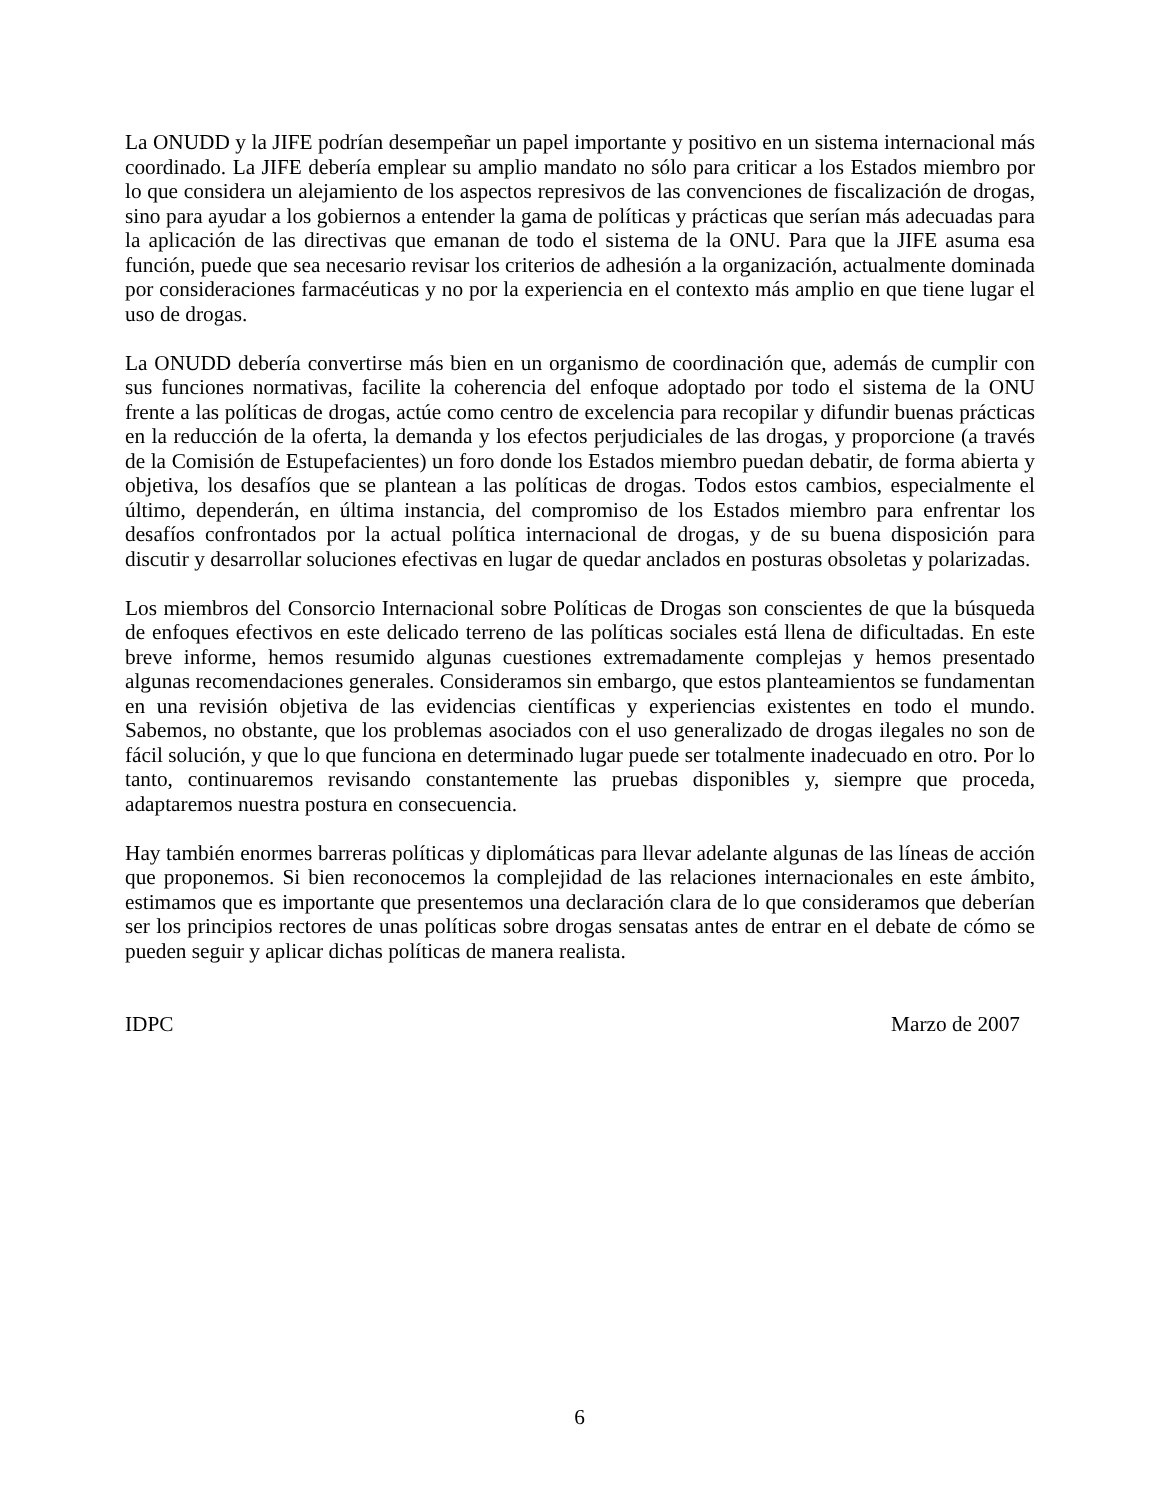La ONUDD y la JIFE podrían desempeñar un papel importante y positivo en un sistema internacional más coordinado. La JIFE debería emplear su amplio mandato no sólo para criticar a los Estados miembro por lo que considera un alejamiento de los aspectos represivos de las convenciones de fiscalización de drogas, sino para ayudar a los gobiernos a entender la gama de políticas y prácticas que serían más adecuadas para la aplicación de las directivas que emanan de todo el sistema de la ONU. Para que la JIFE asuma esa función, puede que sea necesario revisar los criterios de adhesión a la organización, actualmente dominada por consideraciones farmacéuticas y no por la experiencia en el contexto más amplio en que tiene lugar el uso de drogas.
La ONUDD debería convertirse más bien en un organismo de coordinación que, además de cumplir con sus funciones normativas, facilite la coherencia del enfoque adoptado por todo el sistema de la ONU frente a las políticas de drogas, actúe como centro de excelencia para recopilar y difundir buenas prácticas en la reducción de la oferta, la demanda y los efectos perjudiciales de las drogas, y proporcione (a través de la Comisión de Estupefacientes) un foro donde los Estados miembro puedan debatir, de forma abierta y objetiva, los desafíos que se plantean a las políticas de drogas. Todos estos cambios, especialmente el último, dependerán, en última instancia, del compromiso de los Estados miembro para enfrentar los desafíos confrontados por la actual política internacional de drogas, y de su buena disposición para discutir y desarrollar soluciones efectivas en lugar de quedar anclados en posturas obsoletas y polarizadas.
Los miembros del Consorcio Internacional sobre Políticas de Drogas son conscientes de que la búsqueda de enfoques efectivos en este delicado terreno de las políticas sociales está llena de dificultadas. En este breve informe, hemos resumido algunas cuestiones extremadamente complejas y hemos presentado algunas recomendaciones generales. Consideramos sin embargo, que estos planteamientos se fundamentan en una revisión objetiva de las evidencias científicas y experiencias existentes en todo el mundo. Sabemos, no obstante, que los problemas asociados con el uso generalizado de drogas ilegales no son de fácil solución, y que lo que funciona en determinado lugar puede ser totalmente inadecuado en otro. Por lo tanto, continuaremos revisando constantemente las pruebas disponibles y, siempre que proceda, adaptaremos nuestra postura en consecuencia.
Hay también enormes barreras políticas y diplomáticas para llevar adelante algunas de las líneas de acción que proponemos. Si bien reconocemos la complejidad de las relaciones internacionales en este ámbito, estimamos que es importante que presentemos una declaración clara de lo que consideramos que deberían ser los principios rectores de unas políticas sobre drogas sensatas antes de entrar en el debate de cómo se pueden seguir y aplicar dichas políticas de manera realista.
IDPC Marzo de 2007
6